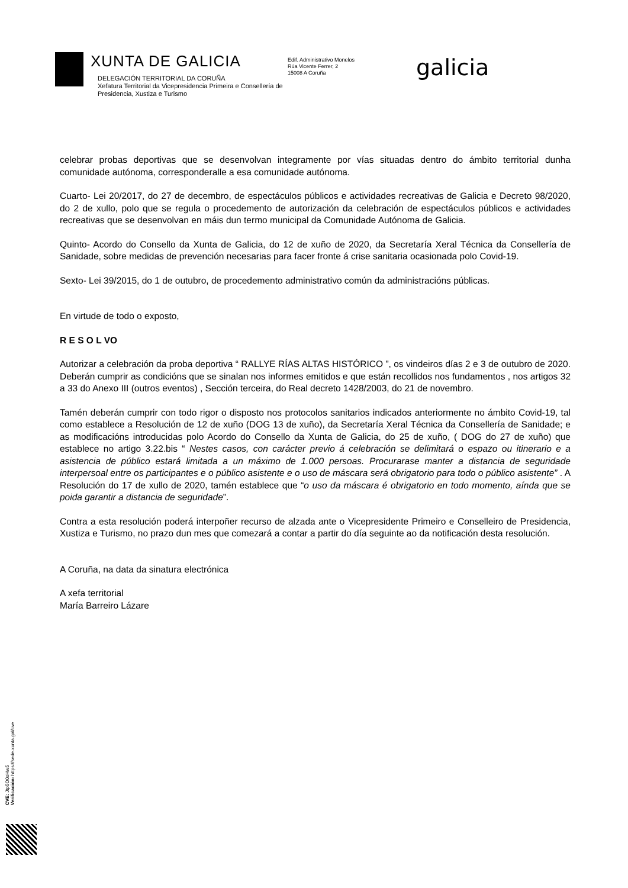XUNTA DE GALICIA
DELEGACIÓN TERRITORIAL DA CORUÑA
Xefatura Territorial da Vicepresidencia Primeira e Consellería de
Presidencia, Xustiza e Turismo
Edif. Administrativo Monelos
Rúa Vicente Ferrer, 2
15008 A Coruña
galicia
celebrar probas deportivas que se desenvolvan integramente por vías situadas dentro do ámbito territorial dunha comunidade autónoma, corresponderalle a esa comunidade autónoma.
Cuarto- Lei 20/2017, do 27 de decembro, de espectáculos públicos e actividades recreativas de Galicia e Decreto 98/2020, do 2 de xullo, polo que se regula o procedemento de autorización da celebración de espectáculos públicos e actividades recreativas que se desenvolvan en máis dun termo municipal da Comunidade Autónoma de Galicia.
Quinto- Acordo do Consello da Xunta de Galicia, do 12 de xuño de 2020, da Secretaría Xeral Técnica da Consellería de Sanidade, sobre medidas de prevención necesarias para facer fronte á crise sanitaria ocasionada polo Covid-19.
Sexto- Lei 39/2015, do 1 de outubro, de procedemento administrativo común da administracións públicas.
En virtude de todo o exposto,
R E S O L VO
Autorizar a celebración da proba deportiva “ RALLYE RÍAS ALTAS HISTÓRICO ”, os vindeiros días 2 e 3 de outubro de 2020. Deberán cumprir as condicións que se sinalan nos informes emitidos e que están recollidos nos fundamentos , nos artigos 32 a 33 do Anexo III (outros eventos) , Sección terceira, do Real decreto 1428/2003, do 21 de novembro.
Tamén deberán cumprir con todo rigor o disposto nos protocolos sanitarios indicados anteriormente no ámbito Covid-19, tal como establece a Resolución de 12 de xuño (DOG 13 de xuño), da Secretaría Xeral Técnica da Consellería de Sanidade; e as modificacións introducidas polo Acordo do Consello da Xunta de Galicia, do 25 de xuño, ( DOG do 27 de xuño) que establece no artigo 3.22.bis “ Nestes casos, con carácter previo á celebración se delimitará o espazo ou itinerario e a asistencia de público estará limitada a un máximo de 1.000 persoas. Procurarase manter a distancia de seguridade interpersoal entre os participantes e o público asistente e o uso de máscara será obrigatorio para todo o público asistente” . A Resolución do 17 de xullo de 2020, tamén establece que “o uso da máscara é obrigatorio en todo momento, aínda que se poida garantir a distancia de seguridade”.
Contra a esta resolución poderá interpoñer recurso de alzada ante o Vicepresidente Primeiro e Conselleiro de Presidencia, Xustiza e Turismo, no prazo dun mes que comezará a contar a partir do día seguinte ao da notificación desta resolución.
A Coruña, na data da sinatura electrónica
A xefa territorial
María Barreiro Lázare
CVE: Jtp5O0oHw5
Verificación: https://sede.xunta.gal/cve